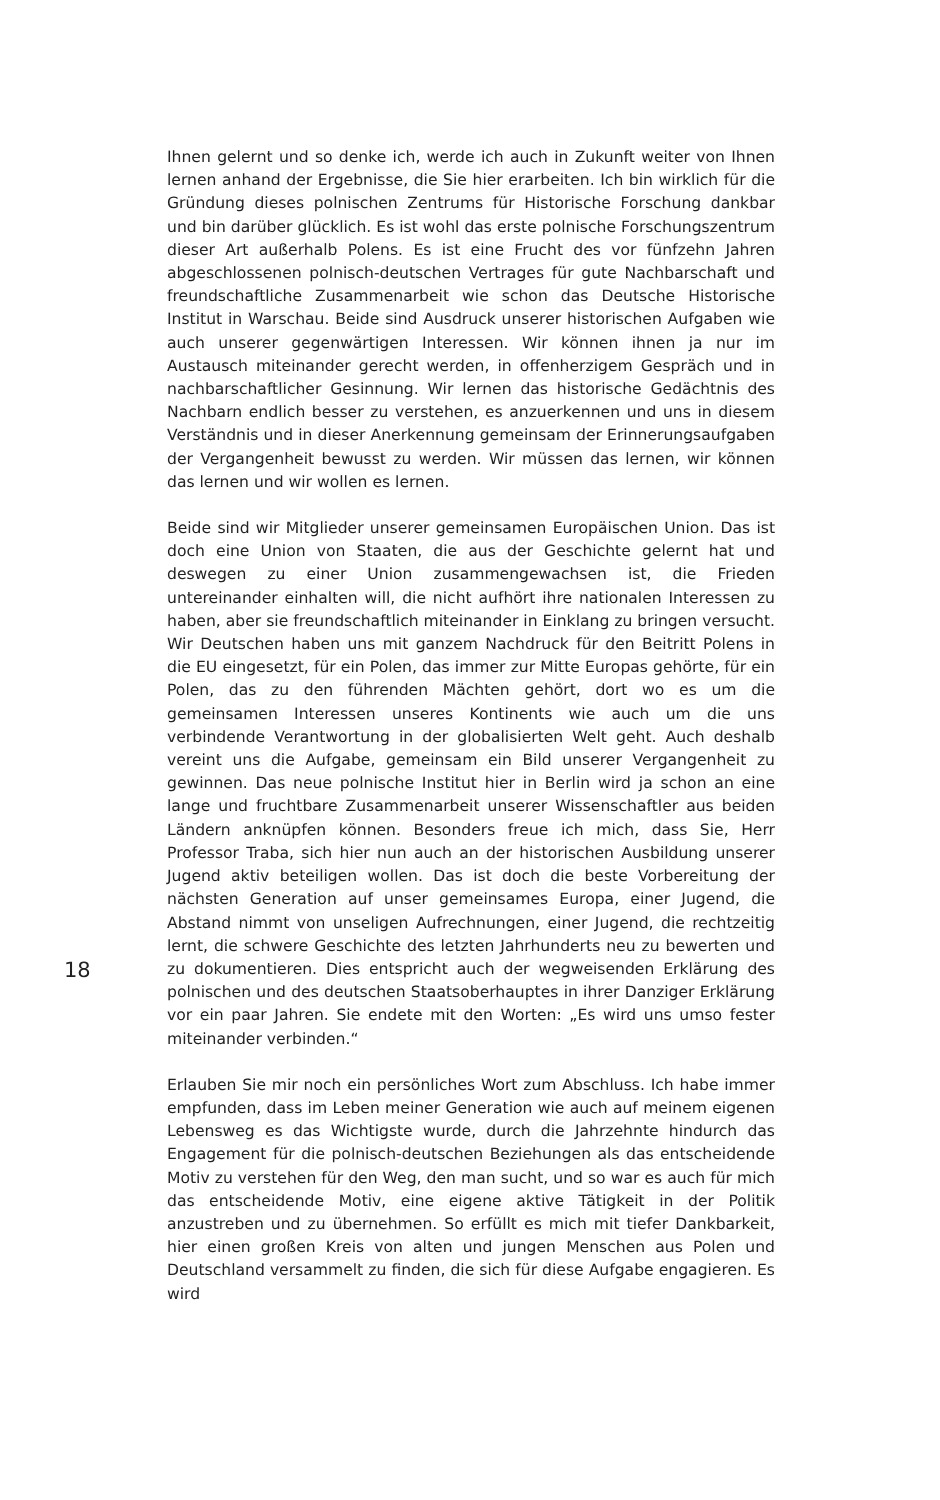18
Ihnen gelernt und so denke ich, werde ich auch in Zukunft weiter von Ihnen lernen anhand der Ergebnisse, die Sie hier erarbeiten. Ich bin wirklich für die Gründung dieses polnischen Zentrums für Historische Forschung dankbar und bin darüber glücklich. Es ist wohl das erste polnische Forschungszentrum dieser Art außerhalb Polens. Es ist eine Frucht des vor fünfzehn Jahren abgeschlossenen polnisch-deutschen Vertrages für gute Nachbarschaft und freundschaftliche Zusammenarbeit wie schon das Deutsche Historische Institut in Warschau. Beide sind Ausdruck unserer historischen Aufgaben wie auch unserer gegenwärtigen Interessen. Wir können ihnen ja nur im Austausch miteinander gerecht werden, in offenherzigem Gespräch und in nachbarschaftlicher Gesinnung. Wir lernen das historische Gedächtnis des Nachbarn endlich besser zu verstehen, es anzuerkennen und uns in diesem Verständnis und in dieser Anerkennung gemeinsam der Erinnerungsaufgaben der Vergangenheit bewusst zu werden. Wir müssen das lernen, wir können das lernen und wir wollen es lernen.
Beide sind wir Mitglieder unserer gemeinsamen Europäischen Union. Das ist doch eine Union von Staaten, die aus der Geschichte gelernt hat und deswegen zu einer Union zusammengewachsen ist, die Frieden untereinander einhalten will, die nicht aufhört ihre nationalen Interessen zu haben, aber sie freundschaftlich miteinander in Einklang zu bringen versucht. Wir Deutschen haben uns mit ganzem Nachdruck für den Beitritt Polens in die EU eingesetzt, für ein Polen, das immer zur Mitte Europas gehörte, für ein Polen, das zu den führenden Mächten gehört, dort wo es um die gemeinsamen Interessen unseres Kontinents wie auch um die uns verbindende Verantwortung in der globalisierten Welt geht. Auch deshalb vereint uns die Aufgabe, gemeinsam ein Bild unserer Vergangenheit zu gewinnen. Das neue polnische Institut hier in Berlin wird ja schon an eine lange und fruchtbare Zusammenarbeit unserer Wissenschaftler aus beiden Ländern anknüpfen können. Besonders freue ich mich, dass Sie, Herr Professor Traba, sich hier nun auch an der historischen Ausbildung unserer Jugend aktiv beteiligen wollen. Das ist doch die beste Vorbereitung der nächsten Generation auf unser gemeinsames Europa, einer Jugend, die Abstand nimmt von unseligen Aufrechnungen, einer Jugend, die rechtzeitig lernt, die schwere Geschichte des letzten Jahrhunderts neu zu bewerten und zu dokumentieren. Dies entspricht auch der wegweisenden Erklärung des polnischen und des deutschen Staatsoberhauptes in ihrer Danziger Erklärung vor ein paar Jahren. Sie endete mit den Worten: „Es wird uns umso fester miteinander verbinden.“
Erlauben Sie mir noch ein persönliches Wort zum Abschluss. Ich habe immer empfunden, dass im Leben meiner Generation wie auch auf meinem eigenen Lebensweg es das Wichtigste wurde, durch die Jahrzehnte hindurch das Engagement für die polnisch-deutschen Beziehungen als das entscheidende Motiv zu verstehen für den Weg, den man sucht, und so war es auch für mich das entscheidende Motiv, eine eigene aktive Tätigkeit in der Politik anzustreben und zu übernehmen. So erfüllt es mich mit tiefer Dankbarkeit, hier einen großen Kreis von alten und jungen Menschen aus Polen und Deutschland versammelt zu finden, die sich für diese Aufgabe engagieren. Es wird